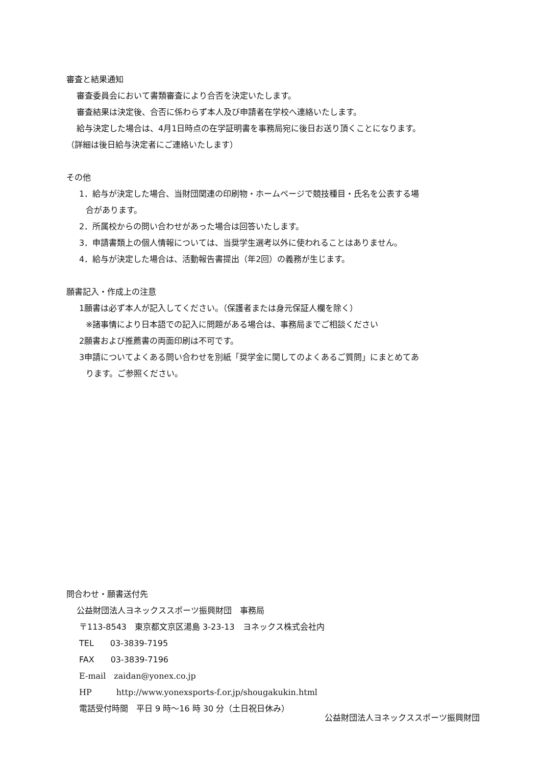審査と結果通知
審査委員会において書類審査により合否を決定いたします。
審査結果は決定後、合否に係わらず本人及び申請者在学校へ連絡いたします。
給与決定した場合は、4月1日時点の在学証明書を事務局宛に後日お送り頂くことになります。
（詳細は後日給与決定者にご連絡いたします）
その他
1．給与が決定した場合、当財団関連の印刷物・ホームページで競技種目・氏名を公表する場
合があります。
2．所属校からの問い合わせがあった場合は回答いたします。
3．申請書類上の個人情報については、当奨学生選考以外に使われることはありません。
4．給与が決定した場合は、活動報告書提出（年2回）の義務が生じます。
願書記入・作成上の注意
1願書は必ず本人が記入してください。（保護者または身元保証人欄を除く）
※諸事情により日本語での記入に問題がある場合は、事務局までご相談ください
2願書および推薦書の両面印刷は不可です。
3申請についてよくある問い合わせを別紙「奨学金に関してのよくあるご質問」にまとめてあ
ります。ご参照ください。
問合わせ・願書送付先
公益財団法人ヨネックススポーツ振興財団　事務局
〒113-8543　東京都文京区湯島 3-23-13　ヨネックス株式会社内
TEL　　03-3839-7195
FAX　　03-3839-7196
E-mail　zaidan@yonex.co.jp
HP　　　http://www.yonexsports-f.or.jp/shougakukin.html
電話受付時間　平日 9 時～16 時 30 分（土日祝日休み）
公益財団法人ヨネックススポーツ振興財団